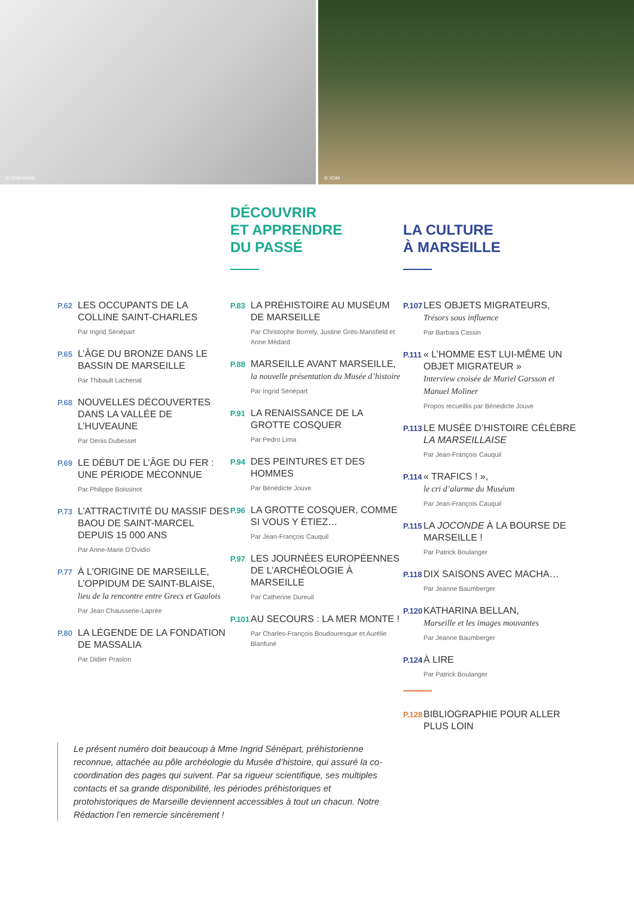© VDM-MHM
© VDM
DÉCOUVRIR
ET APPRENDRE
DU PASSÉ
LA CULTURE
À MARSEILLE
P.62
LES OCCUPANTS DE LA COLLINE SAINT-CHARLES
Par Ingrid Sénépart
P.65
L’ÂGE DU BRONZE DANS LE BASSIN DE MARSEILLE
Par Thibault Lachenal
P.68
NOUVELLES DÉCOUVERTES DANS LA VALLÉE DE L’HUVEAUNE
Par Denis Dubesset
P.69
LE DÉBUT DE L’ÂGE DU FER : UNE PÉRIODE MÉCONNUE
Par Philippe Boissinot
P.73
L’ATTRACTIVITÉ DU MASSIF DES BAOU DE SAINT-MARCEL DEPUIS 15 000 ANS
Par Anne-Marie D’Ovidio
P.77
À L’ORIGINE DE MARSEILLE, L’OPPIDUM DE SAINT-BLAISE,
lieu de la rencontre entre Grecs et Gaulois
Par Jean Chausserie-Laprée
P.80
LA LÉGENDE DE LA FONDATION DE MASSALIA
Par Didier Praslon
P.83
LA PRÉHISTOIRE AU MUSÉUM DE MARSEILLE
Par Christophe Borrely, Justine Grès-Mansfield et Anne Médard
P.88
MARSEILLE AVANT MARSEILLE,
la nouvelle présentation du Musée d’histoire
Par Ingrid Sénépart
P.91
LA RENAISSANCE DE LA GROTTE COSQUER
Par Pedro Lima
P.94
DES PEINTURES ET DES HOMMES
Par Bénédicte Jouve
P.96
LA GROTTE COSQUER, COMME SI VOUS Y ÉTIEZ…
Par Jean-François Cauquil
P.97
LES JOURNÉES EUROPÉENNES DE L’ARCHÉOLOGIE À MARSEILLE
Par Catherine Dureuil
P.101
AU SECOURS : LA MER MONTE !
Par Charles-François Boudouresque et Aurélie Blanfuné
P.107
LES OBJETS MIGRATEURS,
Trésors sous influence
Par Barbara Cassin
P.111
« L’HOMME EST LUI-MÊME UN OBJET MIGRATEUR »
Interview croisée de Muriel Garsson et Manuel Moliner
Propos recueillis par Bénédicte Jouve
P.113
LE MUSÉE D’HISTOIRE CÉLÈBRE LA MARSEILLAISE
Par Jean-François Cauquil
P.114
« TRAFICS ! »,
le cri d’alarme du Muséum
Par Jean-François Cauquil
P.115
LA JOCONDE À LA BOURSE DE MARSEILLE !
Par Patrick Boulanger
P.118
DIX SAISONS AVEC MACHA…
Par Jeanne Baumberger
P.120
KATHARINA BELLAN,
Marseille et les images mouvantes
Par Jeanne Baumberger
P.124
À LIRE
Par Patrick Boulanger
P.128
BIBLIOGRAPHIE POUR ALLER PLUS LOIN
Le présent numéro doit beaucoup à Mme Ingrid Sénépart, préhistorienne reconnue, attachée au pôle archéologie du Musée d’histoire, qui assuré la co-coordination des pages qui suivent. Par sa rigueur scientifique, ses multiples contacts et sa grande disponibilité, les périodes préhistoriques et protohistoriques de Marseille deviennent accessibles à tout un chacun. Notre Rédaction l’en remercie sincèrement !